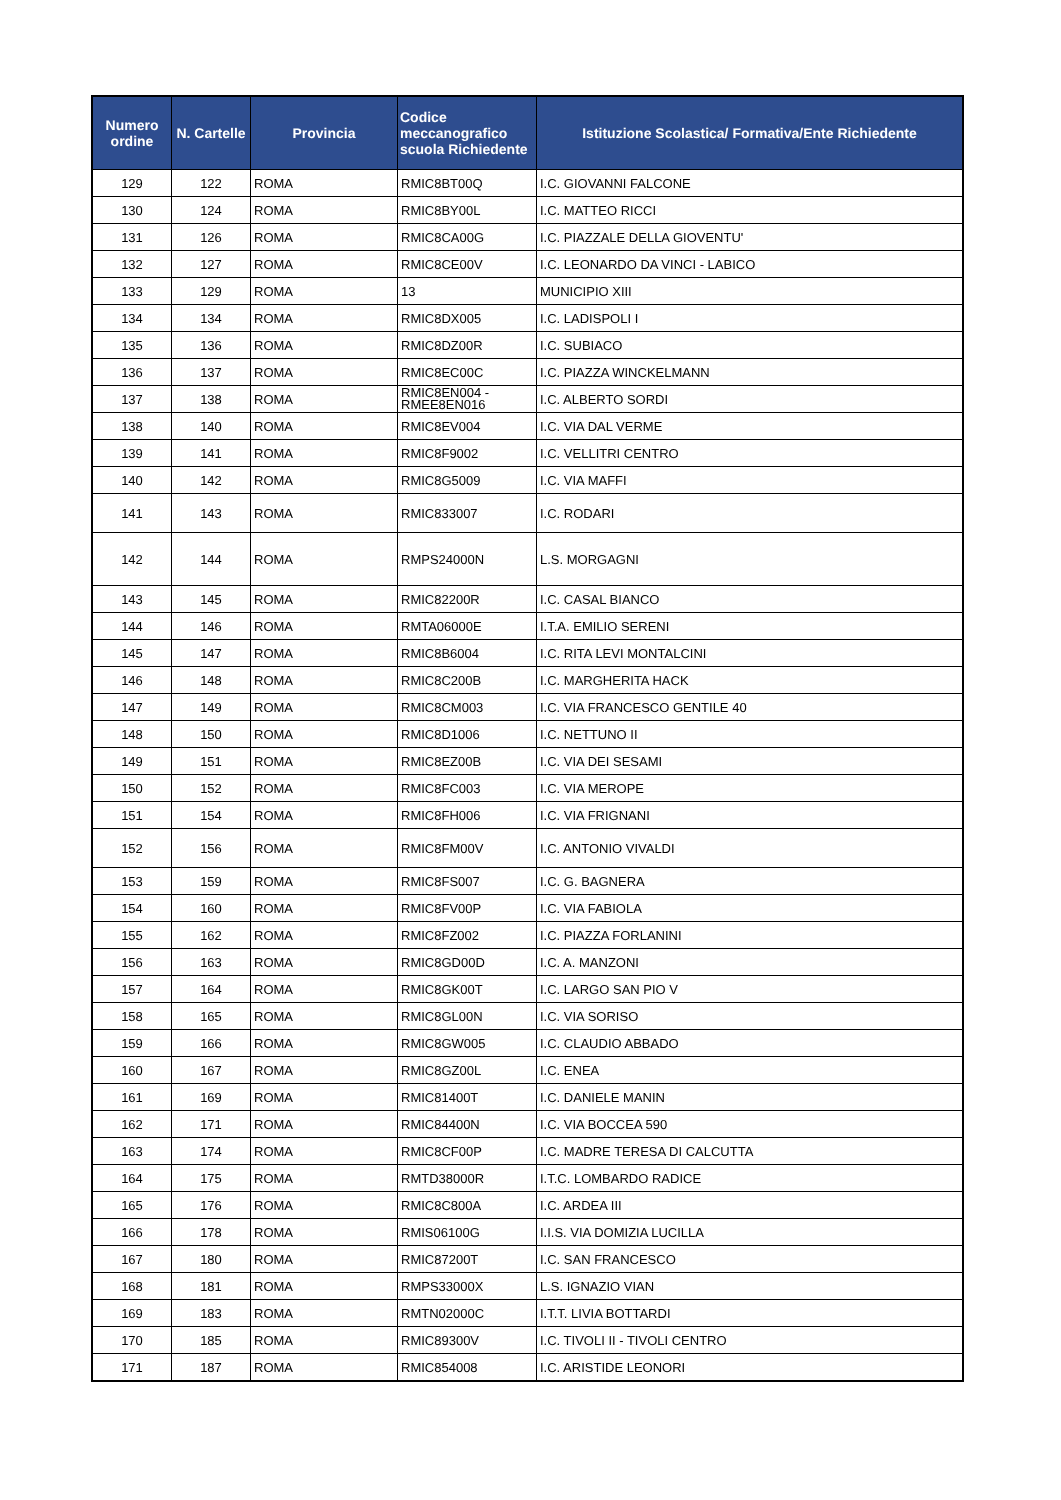| Numero ordine | N. Cartelle | Provincia | Codice meccanografico scuola Richiedente | Istituzione Scolastica/ Formativa/Ente Richiedente |
| --- | --- | --- | --- | --- |
| 129 | 122 | ROMA | RMIC8BT00Q | I.C. GIOVANNI FALCONE |
| 130 | 124 | ROMA | RMIC8BY00L | I.C. MATTEO RICCI |
| 131 | 126 | ROMA | RMIC8CA00G | I.C. PIAZZALE DELLA GIOVENTU' |
| 132 | 127 | ROMA | RMIC8CE00V | I.C. LEONARDO DA VINCI - LABICO |
| 133 | 129 | ROMA | 13 | MUNICIPIO XIII |
| 134 | 134 | ROMA | RMIC8DX005 | I.C. LADISPOLI I |
| 135 | 136 | ROMA | RMIC8DZ00R | I.C. SUBIACO |
| 136 | 137 | ROMA | RMIC8EC00C | I.C. PIAZZA WINCKELMANN |
| 137 | 138 | ROMA | RMIC8EN004 - RMEE8EN016 | I.C. ALBERTO SORDI |
| 138 | 140 | ROMA | RMIC8EV004 | I.C. VIA DAL VERME |
| 139 | 141 | ROMA | RMIC8F9002 | I.C. VELLITRI CENTRO |
| 140 | 142 | ROMA | RMIC8G5009 | I.C. VIA MAFFI |
| 141 | 143 | ROMA | RMIC833007 | I.C. RODARI |
| 142 | 144 | ROMA | RMPS24000N | L.S. MORGAGNI |
| 143 | 145 | ROMA | RMIC82200R | I.C. CASAL BIANCO |
| 144 | 146 | ROMA | RMTA06000E | I.T.A. EMILIO SERENI |
| 145 | 147 | ROMA | RMIC8B6004 | I.C. RITA LEVI MONTALCINI |
| 146 | 148 | ROMA | RMIC8C200B | I.C. MARGHERITA HACK |
| 147 | 149 | ROMA | RMIC8CM003 | I.C. VIA FRANCESCO GENTILE 40 |
| 148 | 150 | ROMA | RMIC8D1006 | I.C. NETTUNO II |
| 149 | 151 | ROMA | RMIC8EZ00B | I.C. VIA DEI SESAMI |
| 150 | 152 | ROMA | RMIC8FC003 | I.C. VIA MEROPE |
| 151 | 154 | ROMA | RMIC8FH006 | I.C. VIA FRIGNANI |
| 152 | 156 | ROMA | RMIC8FM00V | I.C. ANTONIO VIVALDI |
| 153 | 159 | ROMA | RMIC8FS007 | I.C. G. BAGNERA |
| 154 | 160 | ROMA | RMIC8FV00P | I.C. VIA FABIOLA |
| 155 | 162 | ROMA | RMIC8FZ002 | I.C. PIAZZA FORLANINI |
| 156 | 163 | ROMA | RMIC8GD00D | I.C. A. MANZONI |
| 157 | 164 | ROMA | RMIC8GK00T | I.C. LARGO SAN PIO V |
| 158 | 165 | ROMA | RMIC8GL00N | I.C. VIA SORISO |
| 159 | 166 | ROMA | RMIC8GW005 | I.C. CLAUDIO ABBADO |
| 160 | 167 | ROMA | RMIC8GZ00L | I.C. ENEA |
| 161 | 169 | ROMA | RMIC81400T | I.C. DANIELE MANIN |
| 162 | 171 | ROMA | RMIC84400N | I.C. VIA BOCCEA 590 |
| 163 | 174 | ROMA | RMIC8CF00P | I.C. MADRE TERESA DI CALCUTTA |
| 164 | 175 | ROMA | RMTD38000R | I.T.C. LOMBARDO RADICE |
| 165 | 176 | ROMA | RMIC8C800A | I.C. ARDEA III |
| 166 | 178 | ROMA | RMIS06100G | I.I.S. VIA DOMIZIA LUCILLA |
| 167 | 180 | ROMA | RMIC87200T | I.C. SAN FRANCESCO |
| 168 | 181 | ROMA | RMPS33000X | L.S. IGNAZIO VIAN |
| 169 | 183 | ROMA | RMTN02000C | I.T.T. LIVIA BOTTARDI |
| 170 | 185 | ROMA | RMIC89300V | I.C. TIVOLI II - TIVOLI CENTRO |
| 171 | 187 | ROMA | RMIC854008 | I.C. ARISTIDE LEONORI |